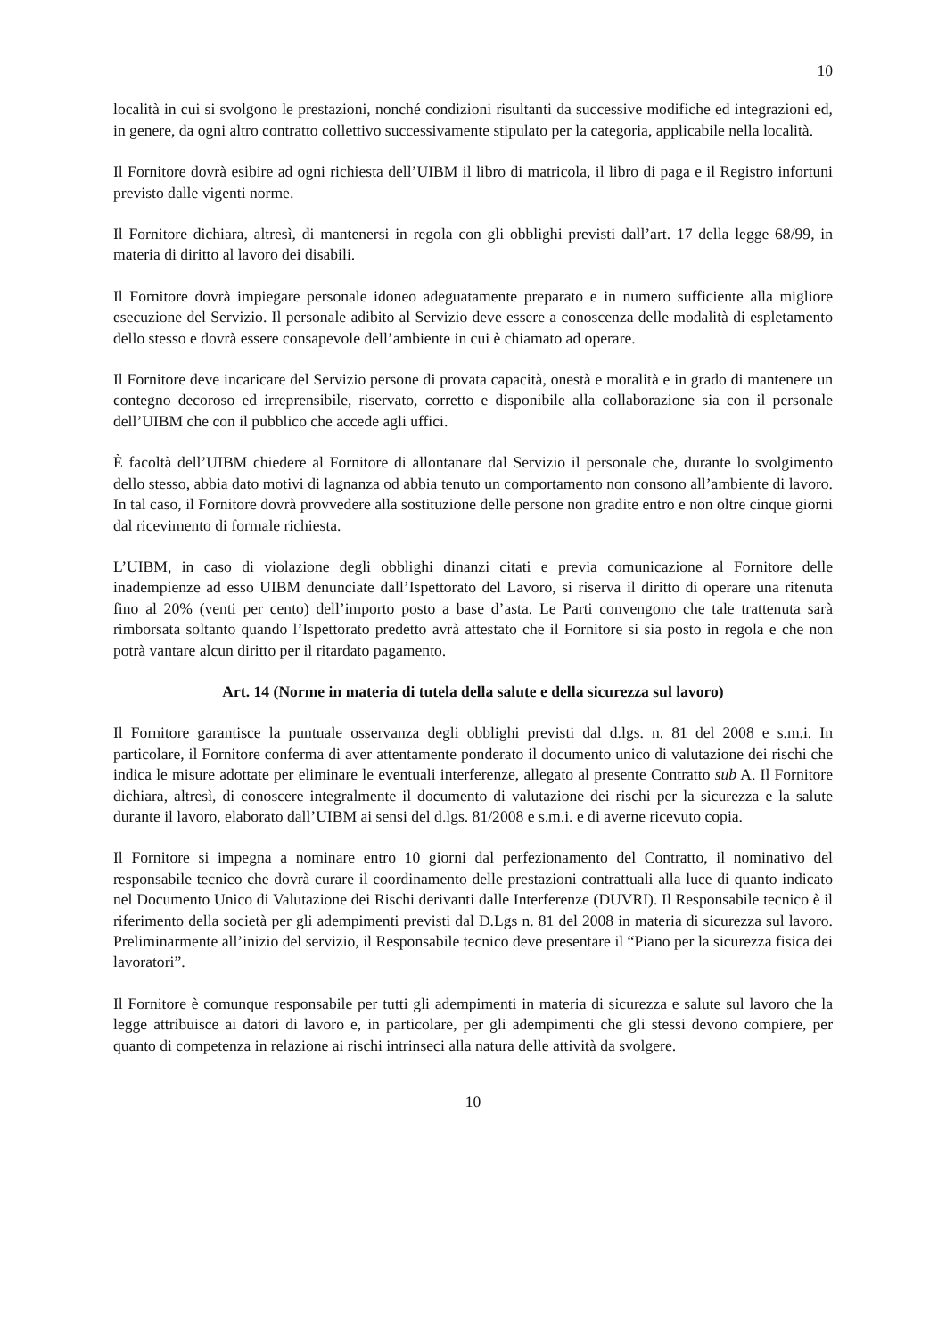10
località in cui si svolgono le prestazioni, nonché condizioni risultanti da successive modifiche ed integrazioni ed, in genere, da ogni altro contratto collettivo successivamente stipulato per la categoria, applicabile nella località.
Il Fornitore dovrà esibire ad ogni richiesta dell’UIBM il libro di matricola, il libro di paga e il Registro infortuni previsto dalle vigenti norme.
Il Fornitore dichiara, altresì, di mantenersi in regola con gli obblighi previsti dall’art. 17 della legge 68/99, in materia di diritto al lavoro dei disabili.
Il Fornitore dovrà impiegare personale idoneo adeguatamente preparato e in numero sufficiente alla migliore esecuzione del Servizio. Il personale adibito al Servizio deve essere a conoscenza delle modalità di espletamento dello stesso e dovrà essere consapevole dell’ambiente in cui è chiamato ad operare.
Il Fornitore deve incaricare del Servizio persone di provata capacità, onestà e moralità e in grado di mantenere un contegno decoroso ed irreprensibile, riservato, corretto e disponibile alla collaborazione sia con il personale dell’UIBM che con il pubblico che accede agli uffici.
È facoltà dell’UIBM chiedere al Fornitore di allontanare dal Servizio il personale che, durante lo svolgimento dello stesso, abbia dato motivi di lagnanza od abbia tenuto un comportamento non consono all’ambiente di lavoro. In tal caso, il Fornitore dovrà provvedere alla sostituzione delle persone non gradite entro e non oltre cinque giorni dal ricevimento di formale richiesta.
L’UIBM, in caso di violazione degli obblighi dinanzi citati e previa comunicazione al Fornitore delle inadempienze ad esso UIBM denunciate dall’Ispettorato del Lavoro, si riserva il diritto di operare una ritenuta fino al 20% (venti per cento) dell’importo posto a base d’asta. Le Parti convengono che tale trattenuta sarà rimborsata soltanto quando l’Ispettorato predetto avrà attestato che il Fornitore si sia posto in regola e che non potrà vantare alcun diritto per il ritardato pagamento.
Art. 14 (Norme in materia di tutela della salute e della sicurezza sul lavoro)
Il Fornitore garantisce la puntuale osservanza degli obblighi previsti dal d.lgs. n. 81 del 2008 e s.m.i. In particolare, il Fornitore conferma di aver attentamente ponderato il documento unico di valutazione dei rischi che indica le misure adottate per eliminare le eventuali interferenze, allegato al presente Contratto sub A. Il Fornitore dichiara, altresì, di conoscere integralmente il documento di valutazione dei rischi per la sicurezza e la salute durante il lavoro, elaborato dall’UIBM ai sensi del d.lgs. 81/2008 e s.m.i. e di averne ricevuto copia.
Il Fornitore si impegna a nominare entro 10 giorni dal perfezionamento del Contratto, il nominativo del responsabile tecnico che dovrà curare il coordinamento delle prestazioni contrattuali alla luce di quanto indicato nel Documento Unico di Valutazione dei Rischi derivanti dalle Interferenze (DUVRI). Il Responsabile tecnico è il riferimento della società per gli adempimenti previsti dal D.Lgs n. 81 del 2008 in materia di sicurezza sul lavoro. Preliminarmente all’inizio del servizio, il Responsabile tecnico deve presentare il “Piano per la sicurezza fisica dei lavoratori”.
Il Fornitore è comunque responsabile per tutti gli adempimenti in materia di sicurezza e salute sul lavoro che la legge attribuisce ai datori di lavoro e, in particolare, per gli adempimenti che gli stessi devono compiere, per quanto di competenza in relazione ai rischi intrinseci alla natura delle attività da svolgere.
10